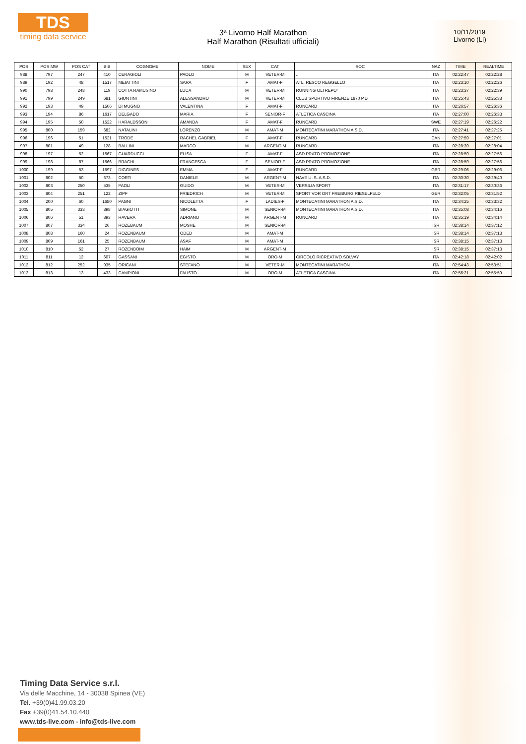TDS
timing data service
3ª Livorno Half Marathon
Half Marathon (Risultati ufficiali)
10/11/2019
Livorno (LI)
| POS | POS MW | POS CAT | BIB | COGNOME | NOME | SEX | CAT | SOC | NAZ | TIME | REALTIME |
| --- | --- | --- | --- | --- | --- | --- | --- | --- | --- | --- | --- |
| 988 | 797 | 247 | 410 | CERAGIOLI | PAOLO | M | VETER-M | ... | ITA | 02:22:47 | 02:22:28 |
| 989 | 192 | 48 | 1517 | MEIATTINI | SARA | F | AMAT-F | ATL. RESCO REGGELLO | ITA | 02:23:10 | 02:22:26 |
| 990 | 798 | 248 | 119 | COTTA RAMUSINO | LUCA | M | VETER-M | RUNNING OLTREPO' | ITA | 02:23:37 | 02:22:39 |
| 991 | 799 | 249 | 681 | GIUNTINI | ALESSANDRO | M | VETER-M | CLUB SPORTIVO FIRENZE 1870 P.D | ITA | 02:25:43 | 02:25:33 |
| 992 | 193 | 49 | 1506 | DI MUGNO | VALENTINA | F | AMAT-F | RUNCARD | ITA | 02:26:57 | 02:26:36 |
| 993 | 194 | 86 | 1617 | DELGADO | MARIA | F | SENIOR-F | ATLETICA CASCINA | ITA | 02:27:00 | 02:26:33 |
| 994 | 195 | 50 | 1522 | HARALDSSON | AMANDA | F | AMAT-F | RUNCARD | SWE | 02:27:19 | 02:26:22 |
| 995 | 800 | 159 | 682 | NATALINI | LORENZO | M | AMAT-M | MONTECATINI MARATHON A.S.D. | ITA | 02:27:41 | 02:27:25 |
| 996 | 196 | 51 | 1521 | TRODE | RACHEL GABRIEL | F | AMAT-F | RUNCARD | CAN | 02:27:59 | 02:27:01 |
| 997 | 801 | 49 | 128 | BALLINI | MARCO | M | ARGENT-M | RUNCARD | ITA | 02:28:39 | 02:28:04 |
| 998 | 197 | 52 | 1567 | GUARDUCCI | ELISA | F | AMAT-F | ASD PRATO PROMOZIONE | ITA | 02:28:59 | 02:27:56 |
| 999 | 198 | 87 | 1566 | BRACHI | FRANCESCA | F | SENIOR-F | ASD PRATO PROMOZIONE | ITA | 02:28:59 | 02:27:56 |
| 1000 | 199 | 53 | 1597 | DIGGINES | EMMA | F | AMAT-F | RUNCARD | GBR | 02:29:06 | 02:29:06 |
| 1001 | 802 | 50 | 673 | CORTI | DANIELE | M | ARGENT-M | NAVE U. S. A.S.D. | ITA | 02:30:30 | 02:29:40 |
| 1002 | 803 | 250 | 535 | PAOLI | GUIDO | M | VETER-M | VERSILIA SPORT | ITA | 02:31:17 | 02:30:36 |
| 1003 | 804 | 251 | 122 | ZIPF | FRIEDRICH | M | VETER-M | SPORT VOR ORT FREIBURG RIESELFELD | GER | 02:32:05 | 02:31:52 |
| 1004 | 200 | 60 | 1680 | PAGNI | NICOLETTA | F | LADIES-F | MONTECATINI MARATHON A.S.D. | ITA | 02:34:25 | 02:33:32 |
| 1005 | 805 | 333 | 898 | BIAGIOTTI | SIMONE | M | SENIOR-M | MONTECATINI MARATHON A.S.D. | ITA | 02:35:08 | 02:34:16 |
| 1006 | 806 | 51 | 893 | RAVERA | ADRIANO | M | ARGENT-M | RUNCARD | ITA | 02:35:19 | 02:34:14 |
| 1007 | 807 | 334 | 26 | ROZEBAUM | MOSHE | M | SENIOR-M | | ISR | 02:38:14 | 02:37:12 |
| 1008 | 808 | 160 | 24 | ROZENBAUM | ODED | M | AMAT-M | | ISR | 02:38:14 | 02:37:13 |
| 1009 | 809 | 161 | 25 | ROZENBAUM | ASAF | M | AMAT-M | | ISR | 02:38:15 | 02:37:13 |
| 1010 | 810 | 52 | 27 | ROZENBOIM | HAIM | M | ARGENT-M | | ISR | 02:38:15 | 02:37:13 |
| 1011 | 811 | 12 | 607 | GASSANI | EGISTO | M | ORO-M | CIRCOLO RICREATIVO SOLVAY | ITA | 02:42:18 | 02:42:02 |
| 1012 | 812 | 252 | 935 | ORICANI | STEFANO | M | VETER-M | MONTECATINI MARATHON | ITA | 02:54:43 | 02:53:51 |
| 1013 | 813 | 13 | 433 | CAMPIONI | FAUSTO | M | ORO-M | ATLETICA CASCINA | ITA | 02:56:21 | 02:55:59 |
Timing Data Service s.r.l.
Via delle Macchine, 14 - 30038 Spinea (VE)
Tel. +39(0)41.99.03.20
Fax +39(0)41.54.10.440
www.tds-live.com - info@tds-live.com